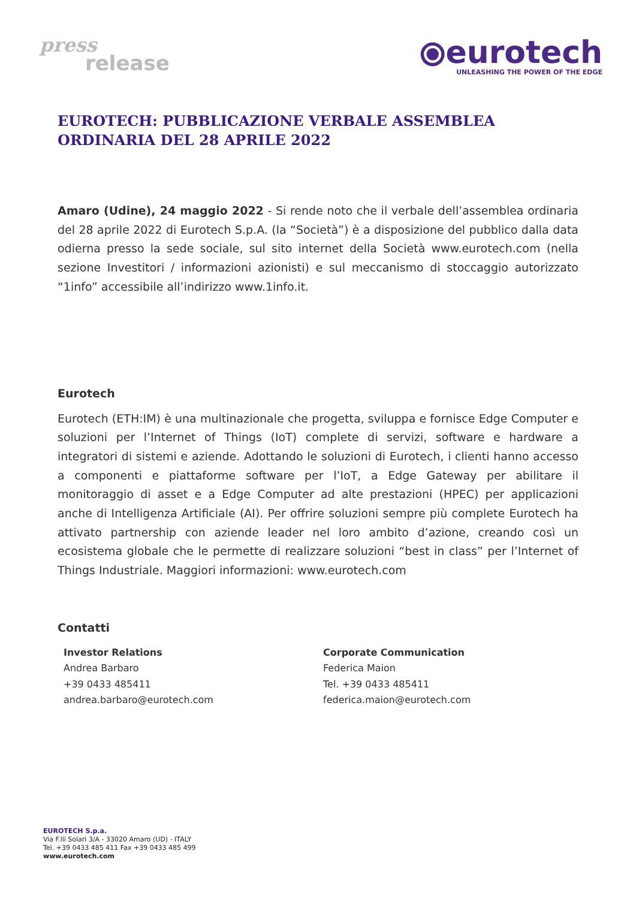press
release
⦿eurotech
UNLEASHING THE POWER OF THE EDGE
EUROTECH: PUBBLICAZIONE VERBALE ASSEMBLEA ORDINARIA DEL 28 APRILE 2022
Amaro (Udine), 24 maggio 2022 - Si rende noto che il verbale dell’assemblea ordinaria del 28 aprile 2022 di Eurotech S.p.A. (la “Società”) è a disposizione del pubblico dalla data odierna presso la sede sociale, sul sito internet della Società www.eurotech.com (nella sezione Investitori / informazioni azionisti) e sul meccanismo di stoccaggio autorizzato “1info” accessibile all’indirizzo www.1info.it.
Eurotech
Eurotech (ETH:IM) è una multinazionale che progetta, sviluppa e fornisce Edge Computer e soluzioni per l’Internet of Things (IoT) complete di servizi, software e hardware a integratori di sistemi e aziende. Adottando le soluzioni di Eurotech, i clienti hanno accesso a componenti e piattaforme software per l’IoT, a Edge Gateway per abilitare il monitoraggio di asset e a Edge Computer ad alte prestazioni (HPEC) per applicazioni anche di Intelligenza Artificiale (AI). Per offrire soluzioni sempre più complete Eurotech ha attivato partnership con aziende leader nel loro ambito d’azione, creando così un ecosistema globale che le permette di realizzare soluzioni “best in class” per l’Internet of Things Industriale. Maggiori informazioni: www.eurotech.com
Contatti
Investor Relations
Andrea Barbaro
+39 0433 485411
andrea.barbaro@eurotech.com
Corporate Communication
Federica Maion
Tel. +39 0433 485411
federica.maion@eurotech.com
EUROTECH S.p.a.
Via F.lli Solari 3/A - 33020 Amaro (UD) - ITALY
Tel. +39 0433 485 411 Fax +39 0433 485 499
www.eurotech.com